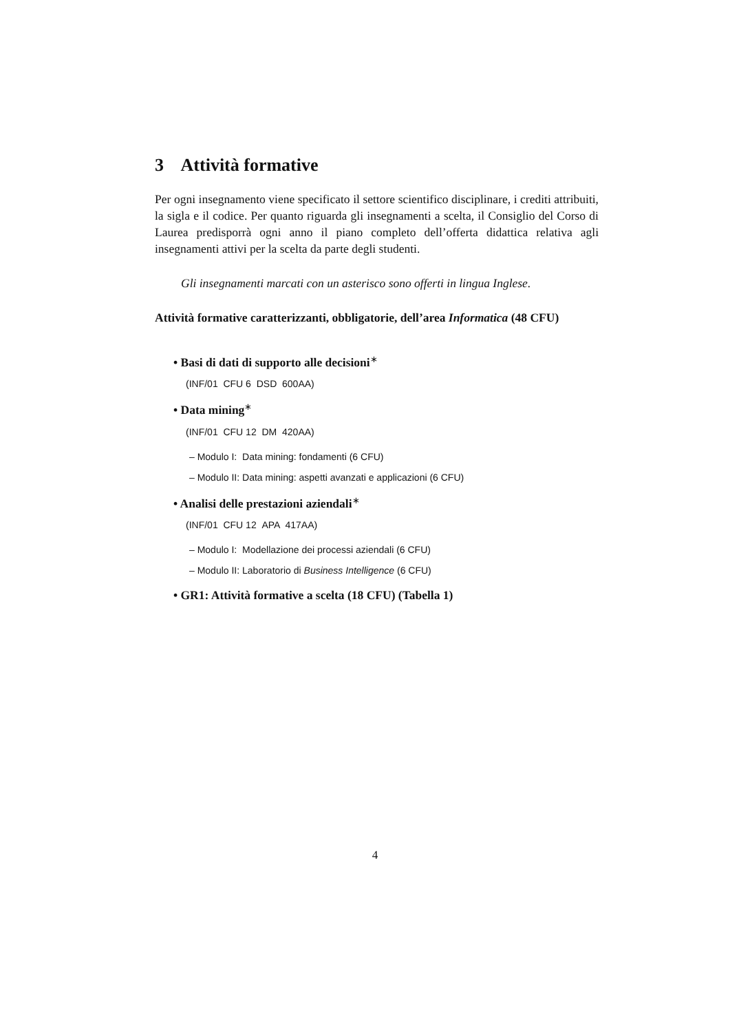3 Attività formative
Per ogni insegnamento viene specificato il settore scientifico disciplinare, i crediti attribuiti, la sigla e il codice. Per quanto riguarda gli insegnamenti a scelta, il Consiglio del Corso di Laurea predisporrà ogni anno il piano completo dell’offerta didattica relativa agli insegnamenti attivi per la scelta da parte degli studenti.
Gli insegnamenti marcati con un asterisco sono offerti in lingua Inglese.
Attività formative caratterizzanti, obbligatorie, dell’area Informatica (48 CFU)
• Basi di dati di supporto alle decisioni<sup>∗</sup>
(INF/01 CFU 6 DSD 600AA)
• Data mining<sup>∗</sup>
(INF/01 CFU 12 DM 420AA)
– Modulo I: Data mining: fondamenti (6 CFU)
– Modulo II: Data mining: aspetti avanzati e applicazioni (6 CFU)
• Analisi delle prestazioni aziendali<sup>∗</sup>
(INF/01 CFU 12 APA 417AA)
– Modulo I: Modellazione dei processi aziendali (6 CFU)
– Modulo II: Laboratorio di Business Intelligence (6 CFU)
• GR1: Attività formative a scelta (18 CFU) (Tabella 1)
4